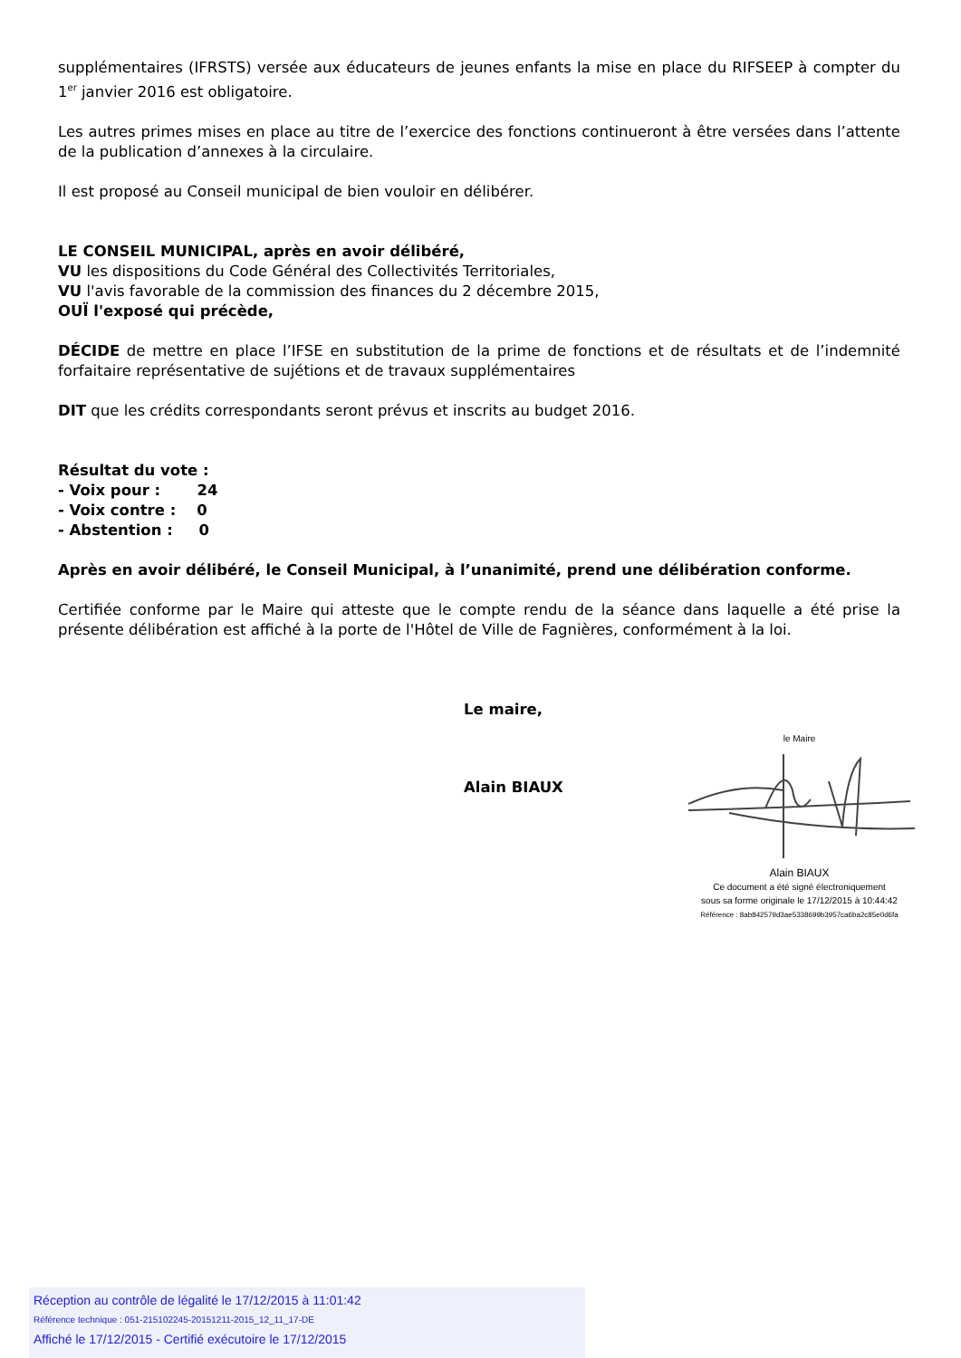supplémentaires (IFRSTS) versée aux éducateurs de jeunes enfants la mise en place du RIFSEEP à compter du 1<sup>er</sup> janvier 2016 est obligatoire.
Les autres primes mises en place au titre de l’exercice des fonctions continueront à être versées dans l’attente de la publication d’annexes à la circulaire.
Il est proposé au Conseil municipal de bien vouloir en délibérer.
LE CONSEIL MUNICIPAL, après en avoir délibéré,
VU les dispositions du Code Général des Collectivités Territoriales,
VU l'avis favorable de la commission des finances du 2 décembre 2015,
OUÏ l'exposé qui précède,
DÉCIDE de mettre en place l’IFSE en substitution de la prime de fonctions et de résultats et de l’indemnité forfaitaire représentative de sujétions et de travaux supplémentaires
DIT que les crédits correspondants seront prévus et inscrits au budget 2016.
Résultat du vote :
- Voix pour : 24
- Voix contre : 0
- Abstention : 0
Après en avoir délibéré, le Conseil Municipal, à l’unanimité, prend une délibération conforme.
Certifiée conforme par le Maire qui atteste que le compte rendu de la séance dans laquelle a été prise la présente délibération est affiché à la porte de l'Hôtel de Ville de Fagnières, conformément à la loi.
Le maire,
Alain BIAUX
le Maire
Alain BIAUX
Ce document a été signé électroniquement
sous sa forme originale le 17/12/2015 à 10:44:42
Référence : 8ab842579d3ae5338699b3957ca6ba2c85e0d6fa
Réception au contrôle de légalité le 17/12/2015 à 11:01:42
Référence technique : 051-215102245-20151211-2015_12_11_17-DE
Affiché le 17/12/2015 - Certifié exécutoire le 17/12/2015